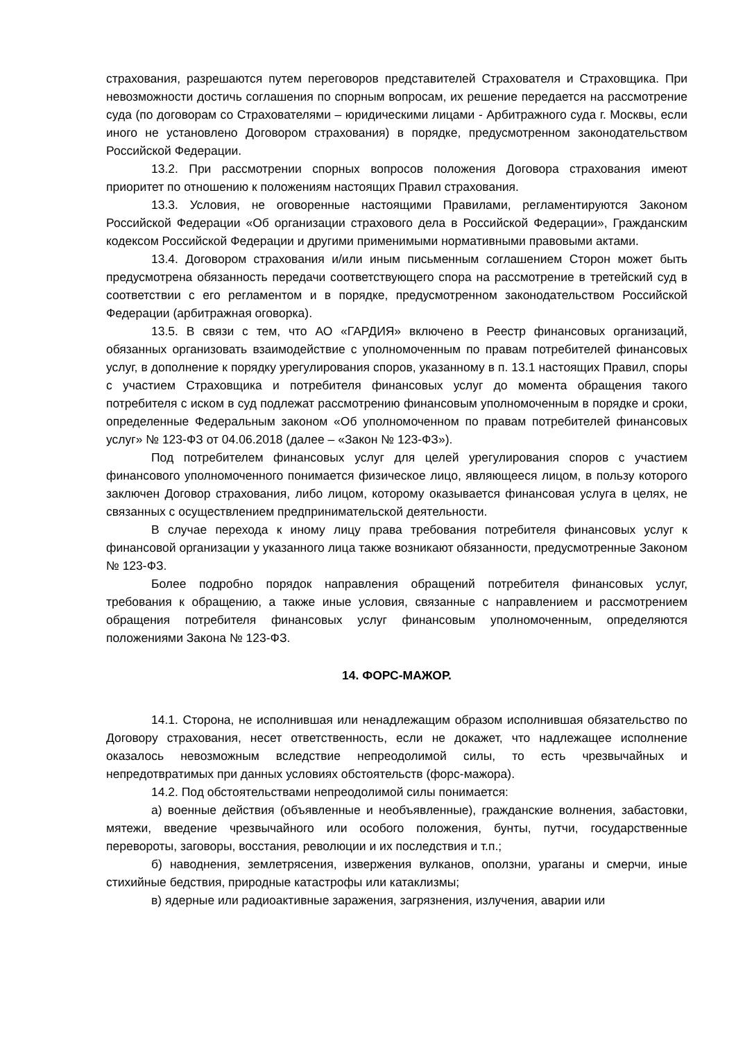страхования, разрешаются путем переговоров представителей Страхователя и Страховщика. При невозможности достичь соглашения по спорным вопросам, их решение передается на рассмотрение суда (по договорам со Страхователями – юридическими лицами - Арбитражного суда г. Москвы, если иного не установлено Договором страхования) в порядке, предусмотренном законодательством Российской Федерации.
13.2. При рассмотрении спорных вопросов положения Договора страхования имеют приоритет по отношению к положениям настоящих Правил страхования.
13.3. Условия, не оговоренные настоящими Правилами, регламентируются Законом Российской Федерации «Об организации страхового дела в Российской Федерации», Гражданским кодексом Российской Федерации и другими применимыми нормативными правовыми актами.
13.4. Договором страхования и/или иным письменным соглашением Сторон может быть предусмотрена обязанность передачи соответствующего спора на рассмотрение в третейский суд в соответствии с его регламентом и в порядке, предусмотренном законодательством Российской Федерации (арбитражная оговорка).
13.5. В связи с тем, что АО «ГАРДИЯ» включено в Реестр финансовых организаций, обязанных организовать взаимодействие с уполномоченным по правам потребителей финансовых услуг, в дополнение к порядку урегулирования споров, указанному в п. 13.1 настоящих Правил, споры с участием Страховщика и потребителя финансовых услуг до момента обращения такого потребителя с иском в суд подлежат рассмотрению финансовым уполномоченным в порядке и сроки, определенные Федеральным законом «Об уполномоченном по правам потребителей финансовых услуг» № 123-ФЗ от 04.06.2018 (далее – «Закон № 123-ФЗ»).
Под потребителем финансовых услуг для целей урегулирования споров с участием финансового уполномоченного понимается физическое лицо, являющееся лицом, в пользу которого заключен Договор страхования, либо лицом, которому оказывается финансовая услуга в целях, не связанных с осуществлением предпринимательской деятельности.
В случае перехода к иному лицу права требования потребителя финансовых услуг к финансовой организации у указанного лица также возникают обязанности, предусмотренные Законом № 123-ФЗ.
Более подробно порядок направления обращений потребителя финансовых услуг, требования к обращению, а также иные условия, связанные с направлением и рассмотрением обращения потребителя финансовых услуг финансовым уполномоченным, определяются положениями Закона № 123-ФЗ.
14. ФОРС-МАЖОР.
14.1. Сторона, не исполнившая или ненадлежащим образом исполнившая обязательство по Договору страхования, несет ответственность, если не докажет, что надлежащее исполнение оказалось невозможным вследствие непреодолимой силы, то есть чрезвычайных и непредотвратимых при данных условиях обстоятельств (форс-мажора).
14.2. Под обстоятельствами непреодолимой силы понимается:
а) военные действия (объявленные и необъявленные), гражданские волнения, забастовки, мятежи, введение чрезвычайного или особого положения, бунты, путчи, государственные перевороты, заговоры, восстания, революции и их последствия и т.п.;
б) наводнения, землетрясения, извержения вулканов, оползни, ураганы и смерчи, иные стихийные бедствия, природные катастрофы или катаклизмы;
в) ядерные или радиоактивные заражения, загрязнения, излучения, аварии или